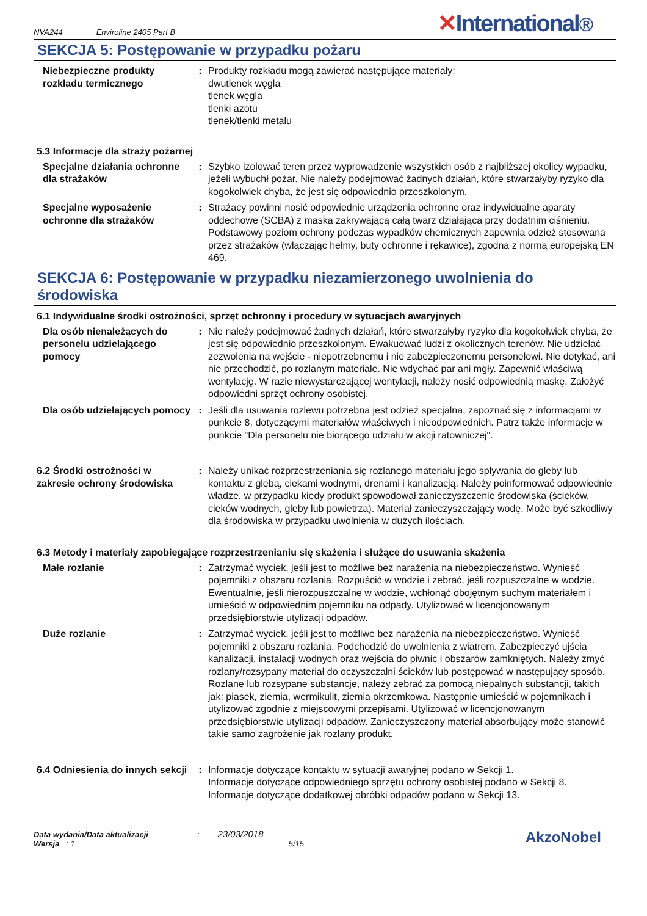NVA244 Enviroline 2405 Part B
✕International®
SEKCJA 5: Postępowanie w przypadku pożaru
Niebezpieczne produkty rozkładu termicznego
: Produkty rozkładu mogą zawierać następujące materiały:
dwutlenek węgla
tlenek węgla
tlenki azotu
tlenek/tlenki metalu
5.3 Informacje dla straży pożarnej
Specjalne działania ochronne dla strażaków
: Szybko izolować teren przez wyprowadzenie wszystkich osób z najbliższej okolicy wypadku, jeżeli wybuchł pożar. Nie należy podejmować żadnych działań, które stwarzałyby ryzyko dla kogokolwiek chyba, że jest się odpowiednio przeszkolonym.
Specjalne wyposażenie ochronne dla strażaków
: Strażacy powinni nosić odpowiednie urządzenia ochronne oraz indywidualne aparaty oddechowe (SCBA) z maska zakrywającą całą twarz działająca przy dodatnim ciśnieniu. Podstawowy poziom ochrony podczas wypadków chemicznych zapewnia odzież stosowana przez strażaków (włączając hełmy, buty ochronne i rękawice), zgodna z normą europejską EN 469.
SEKCJA 6: Postępowanie w przypadku niezamierzonego uwolnienia do środowiska
6.1 Indywidualne środki ostrożności, sprzęt ochronny i procedury w sytuacjach awaryjnych
Dla osób nienależących do personelu udzielającego pomocy
: Nie należy podejmować żadnych działań, które stwarzałyby ryzyko dla kogokolwiek chyba, że jest się odpowiednio przeszkolonym. Ewakuować ludzi z okolicznych terenów. Nie udzielać zezwolenia na wejście - niepotrzebnemu i nie zabezpieczonemu personelowi. Nie dotykać, ani nie przechodzić, po rozlanym materiale. Nie wdychać par ani mgły. Zapewnić właściwą wentylację. W razie niewystarczającej wentylacji, należy nosić odpowiednią maskę. Założyć odpowiedni sprzęt ochrony osobistej.
Dla osób udzielających pomocy
: Jeśli dla usuwania rozlewu potrzebna jest odzież specjalna, zapoznać się z informacjami w punkcie 8, dotyczącymi materiałów właściwych i nieodpowiednich. Patrz także informacje w punkcie "Dla personelu nie biorącego udziału w akcji ratowniczej".
6.2 Środki ostrożności w zakresie ochrony środowiska
: Należy unikać rozprzestrzeniania się rozlanego materiału jego spływania do gleby lub kontaktu z glebą, ciekami wodnymi, drenami i kanalizacją. Należy poinformować odpowiednie władze, w przypadku kiedy produkt spowodował zanieczyszczenie środowiska (ścieków, cieków wodnych, gleby lub powietrza). Materiał zanieczyszczający wodę. Może być szkodliwy dla środowiska w przypadku uwolnienia w dużych ilościach.
6.3 Metody i materiały zapobiegające rozprzestrzenianiu się skażenia i służące do usuwania skażenia
Małe rozlanie : Zatrzymać wyciek, jeśli jest to możliwe bez narażenia na niebezpieczeństwo. Wynieść pojemniki z obszaru rozlania. Rozpuścić w wodzie i zebrać, jeśli rozpuszczalne w wodzie. Ewentualnie, jeśli nierozpuszczalne w wodzie, wchłonąć obojętnym suchym materiałem i umieścić w odpowiednim pojemniku na odpady. Utylizować w licencjonowanym przedsiębiorstwie utylizacji odpadów.
Duże rozlanie : Zatrzymać wyciek, jeśli jest to możliwe bez narażenia na niebezpieczeństwo. Wynieść pojemniki z obszaru rozlania. Podchodzić do uwolnienia z wiatrem. Zabezpieczyć ujścia kanalizacji, instalacji wodnych oraz wejścia do piwnic i obszarów zamkniętych. Należy zmyć rozlany/rozsypany materiał do oczyszczalni ścieków lub postępować w następujący sposób. Rozlane lub rozsypane substancje, należy zebrać za pomocą niepalnych substancji, takich jak: piasek, ziemia, wermikulit, ziemia okrzemkowa. Następnie umieścić w pojemnikach i utylizować zgodnie z miejscowymi przepisami. Utylizować w licencjonowanym przedsiębiorstwie utylizacji odpadów. Zanieczyszczony materiał absorbujący może stanowić takie samo zagrożenie jak rozlany produkt.
6.4 Odniesienia do innych sekcji
: Informacje dotyczące kontaktu w sytuacji awaryjnej podano w Sekcji 1.
Informacje dotyczące odpowiedniego sprzętu ochrony osobistej podano w Sekcji 8.
Informacje dotyczące dodatkowej obróbki odpadów podano w Sekcji 13.
Data wydania/Data aktualizacji: 23/03/2018
Wersja : 1 5/15
AkzoNobel